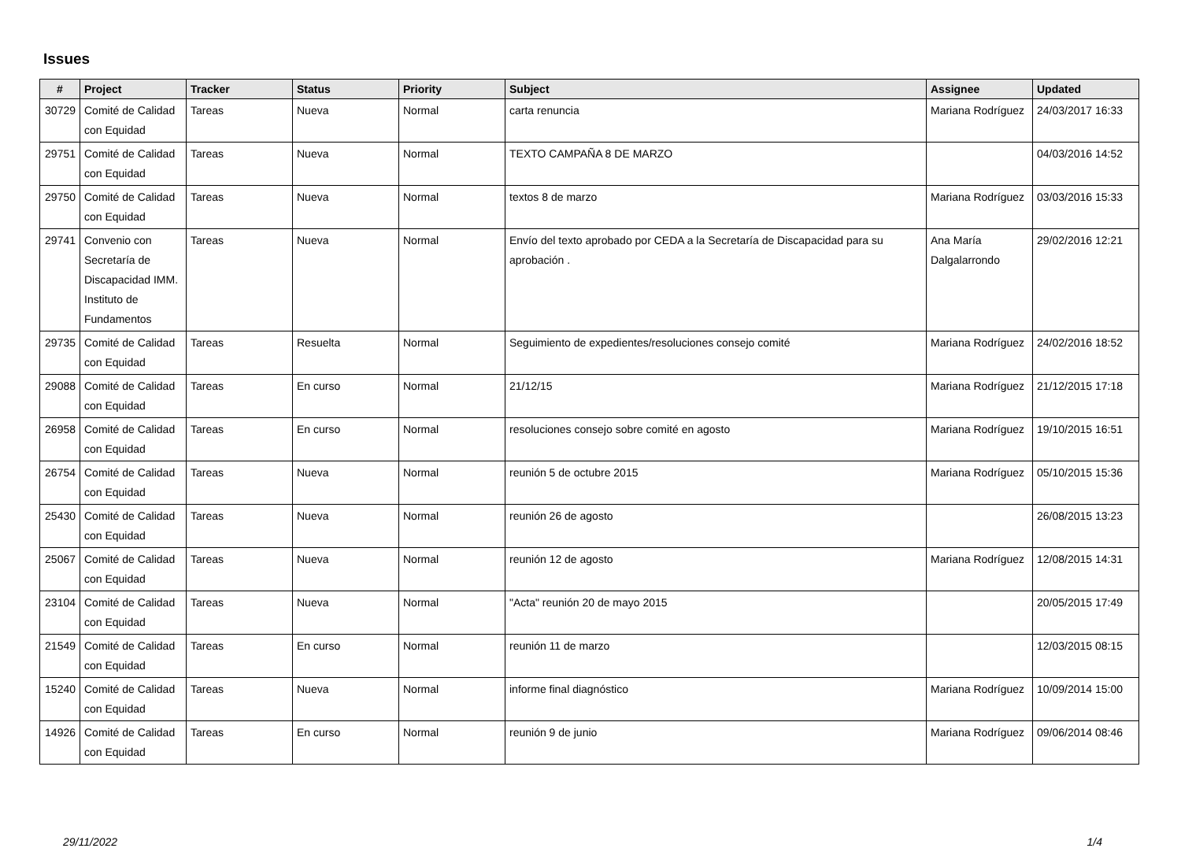Issues
| # | Project | Tracker | Status | Priority | Subject | Assignee | Updated |
| --- | --- | --- | --- | --- | --- | --- | --- |
| 30729 | Comité de Calidad con Equidad | Tareas | Nueva | Normal | carta renuncia | Mariana Rodríguez | 24/03/2017 16:33 |
| 29751 | Comité de Calidad con Equidad | Tareas | Nueva | Normal | TEXTO CAMPAÑA 8 DE MARZO | | 04/03/2016 14:52 |
| 29750 | Comité de Calidad con Equidad | Tareas | Nueva | Normal | textos 8 de marzo | Mariana Rodríguez | 03/03/2016 15:33 |
| 29741 | Convenio con Secretaría de Discapacidad IMM. Instituto de Fundamentos | Tareas | Nueva | Normal | Envío del texto aprobado por CEDA a la Secretaría de Discapacidad para su aprobación . | Ana María Dalgalarrondo | 29/02/2016 12:21 |
| 29735 | Comité de Calidad con Equidad | Tareas | Resuelta | Normal | Seguimiento de expedientes/resoluciones consejo comité | Mariana Rodríguez | 24/02/2016 18:52 |
| 29088 | Comité de Calidad con Equidad | Tareas | En curso | Normal | 21/12/15 | Mariana Rodríguez | 21/12/2015 17:18 |
| 26958 | Comité de Calidad con Equidad | Tareas | En curso | Normal | resoluciones consejo sobre comité en agosto | Mariana Rodríguez | 19/10/2015 16:51 |
| 26754 | Comité de Calidad con Equidad | Tareas | Nueva | Normal | reunión 5 de octubre 2015 | Mariana Rodríguez | 05/10/2015 15:36 |
| 25430 | Comité de Calidad con Equidad | Tareas | Nueva | Normal | reunión 26 de agosto | | 26/08/2015 13:23 |
| 25067 | Comité de Calidad con Equidad | Tareas | Nueva | Normal | reunión 12 de agosto | Mariana Rodríguez | 12/08/2015 14:31 |
| 23104 | Comité de Calidad con Equidad | Tareas | Nueva | Normal | "Acta" reunión 20 de mayo 2015 | | 20/05/2015 17:49 |
| 21549 | Comité de Calidad con Equidad | Tareas | En curso | Normal | reunión 11 de marzo | | 12/03/2015 08:15 |
| 15240 | Comité de Calidad con Equidad | Tareas | Nueva | Normal | informe final diagnóstico | Mariana Rodríguez | 10/09/2014 15:00 |
| 14926 | Comité de Calidad con Equidad | Tareas | En curso | Normal | reunión 9 de junio | Mariana Rodríguez | 09/06/2014 08:46 |
29/11/2022 1/4